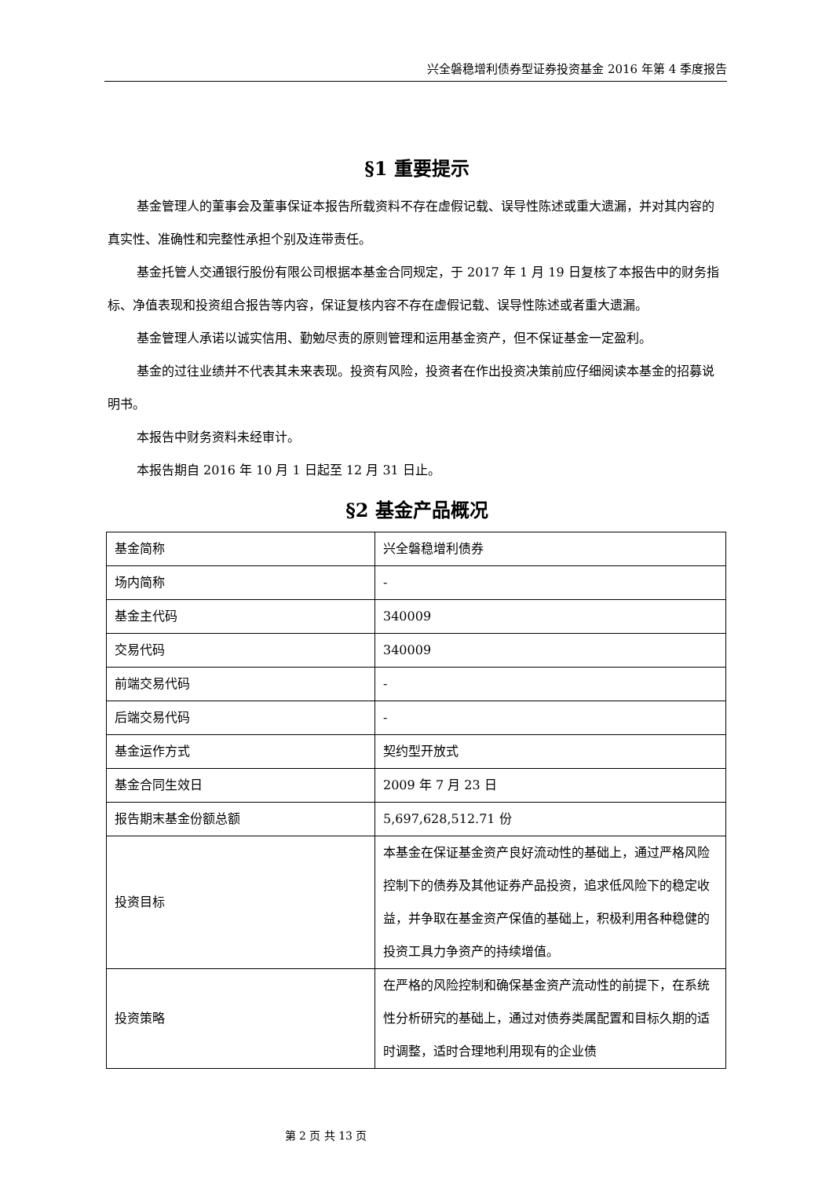兴全磐稳增利债券型证券投资基金 2016 年第 4 季度报告
§1 重要提示
基金管理人的董事会及董事保证本报告所载资料不存在虚假记载、误导性陈述或重大遗漏，并对其内容的真实性、准确性和完整性承担个别及连带责任。
基金托管人交通银行股份有限公司根据本基金合同规定，于 2017 年 1 月 19 日复核了本报告中的财务指标、净值表现和投资组合报告等内容，保证复核内容不存在虚假记载、误导性陈述或者重大遗漏。
基金管理人承诺以诚实信用、勤勉尽责的原则管理和运用基金资产，但不保证基金一定盈利。
基金的过往业绩并不代表其未来表现。投资有风险，投资者在作出投资决策前应仔细阅读本基金的招募说明书。
本报告中财务资料未经审计。
本报告期自 2016 年 10 月 1 日起至 12 月 31 日止。
§2 基金产品概况
| 基金简称 | 兴全磐稳增利债券 |
| 场内简称 | - |
| 基金主代码 | 340009 |
| 交易代码 | 340009 |
| 前端交易代码 | - |
| 后端交易代码 | - |
| 基金运作方式 | 契约型开放式 |
| 基金合同生效日 | 2009 年 7 月 23 日 |
| 报告期末基金份额总额 | 5,697,628,512.71 份 |
| 投资目标 | 本基金在保证基金资产良好流动性的基础上，通过严格风险控制下的债券及其他证券产品投资，追求低风险下的稳定收益，并争取在基金资产保值的基础上，积极利用各种稳健的投资工具力争资产的持续增值。 |
| 投资策略 | 在严格的风险控制和确保基金资产流动性的前提下，在系统性分析研究的基础上，通过对债券类属配置和目标久期的适时调整，适时合理地利用现有的企业债 |
第 2 页 共 13 页